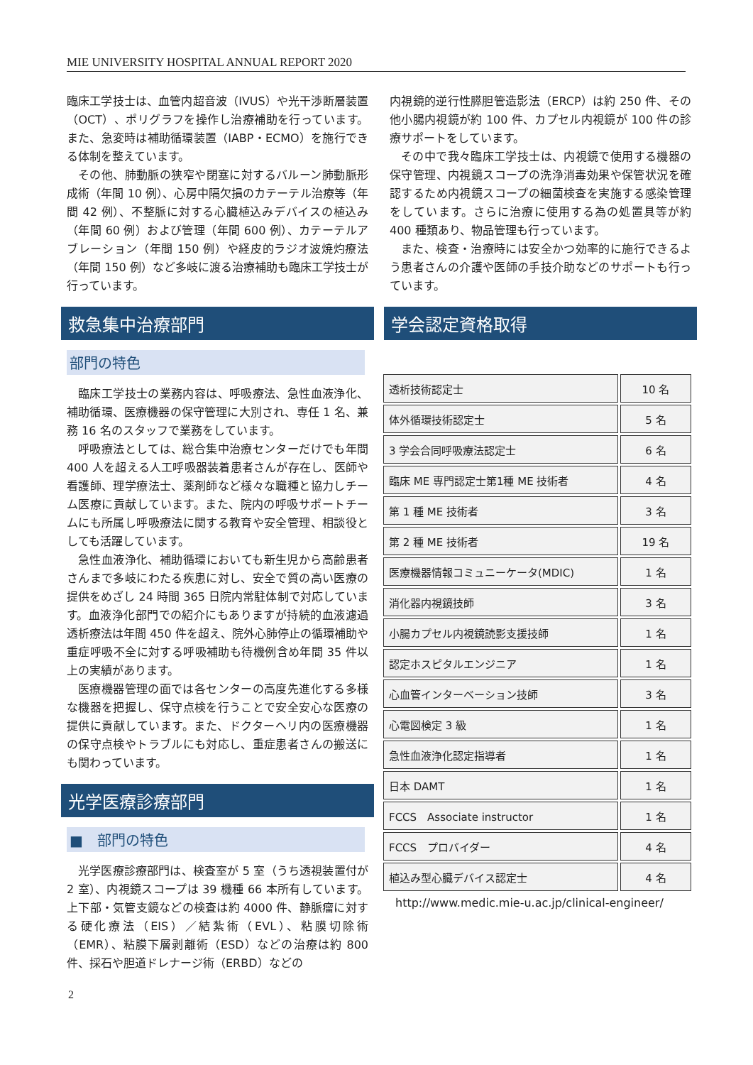MIE UNIVERSITY HOSPITAL ANNUAL REPORT 2020
臨床工学技士は、血管内超音波（IVUS）や光干渉断層装置（OCT）、ポリグラフを操作し治療補助を行っています。また、急変時は補助循環装置（IABP・ECMO）を施行できる体制を整えています。
その他、肺動脈の狭窄や閉塞に対するバルーン肺動脈形成術（年間 10 例）、心房中隔欠損のカテーテル治療等（年間 42 例）、不整脈に対する心臓植込みデバイスの植込み（年間 60 例）および管理（年間 600 例）、カテーテルアブレーション（年間 150 例）や経皮的ラジオ波焼灼療法（年間 150 例）など多岐に渡る治療補助も臨床工学技士が行っています。
救急集中治療部門
部門の特色
臨床工学技士の業務内容は、呼吸療法、急性血液浄化、補助循環、医療機器の保守管理に大別され、専任 1 名、兼務 16 名のスタッフで業務をしています。
呼吸療法としては、総合集中治療センターだけでも年間 400 人を超える人工呼吸器装着患者さんが存在し、医師や看護師、理学療法士、薬剤師など様々な職種と協力しチーム医療に貢献しています。また、院内の呼吸サポートチームにも所属し呼吸療法に関する教育や安全管理、相談役としても活躍しています。
急性血液浄化、補助循環においても新生児から高齢患者さんまで多岐にわたる疾患に対し、安全で質の高い医療の提供をめざし 24 時間 365 日院内常駐体制で対応しています。血液浄化部門での紹介にもありますが持続的血液濾過透析療法は年間 450 件を超え、院外心肺停止の循環補助や重症呼吸不全に対する呼吸補助も待機例含め年間 35 件以上の実績があります。
医療機器管理の面では各センターの高度先進化する多様な機器を把握し、保守点検を行うことで安全安心な医療の提供に貢献しています。また、ドクターヘリ内の医療機器の保守点検やトラブルにも対応し、重症患者さんの搬送にも関わっています。
光学医療診療部門
■　部門の特色
光学医療診療部門は、検査室が 5 室（うち透視装置付が 2 室）、内視鏡スコープは 39 機種 66 本所有しています。上下部・気管支鏡などの検査は約 4000 件、静脈瘤に対する硬化療法（EIS）／結紮術（EVL）、粘膜切除術（EMR）、粘膜下層剥離術（ESD）などの治療は約 800 件、採石や胆道ドレナージ術（ERBD）などの
内視鏡的逆行性膵胆管造影法（ERCP）は約 250 件、その他小腸内視鏡が約 100 件、カプセル内視鏡が 100 件の診療サポートをしています。
その中で我々臨床工学技士は、内視鏡で使用する機器の保守管理、内視鏡スコープの洗浄消毒効果や保管状況を確認するため内視鏡スコープの細菌検査を実施する感染管理をしています。さらに治療に使用する為の処置具等が約 400 種類あり、物品管理も行っています。
また、検査・治療時には安全かつ効率的に施行できるよう患者さんの介護や医師の手技介助などのサポートも行っています。
学会認定資格取得
| 透析技術認定士 | 10 名 |
| 体外循環技術認定士 | 5 名 |
| 3 学会合同呼吸療法認定士 | 6 名 |
| 臨床 ME 専門認定士第1種 ME 技術者 | 4 名 |
| 第 1 種 ME 技術者 | 3 名 |
| 第 2 種 ME 技術者 | 19 名 |
| 医療機器情報コミュニーケータ(MDIC) | 1 名 |
| 消化器内視鏡技師 | 3 名 |
| 小腸カプセル内視鏡読影支援技師 | 1 名 |
| 認定ホスピタルエンジニア | 1 名 |
| 心血管インターベーション技師 | 3 名 |
| 心電図検定 3 級 | 1 名 |
| 急性血液浄化認定指導者 | 1 名 |
| 日本 DAMT | 1 名 |
| FCCS Associate instructor | 1 名 |
| FCCS プロバイダー | 4 名 |
| 植込み型心臓デバイス認定士 | 4 名 |
http://www.medic.mie-u.ac.jp/clinical-engineer/
2